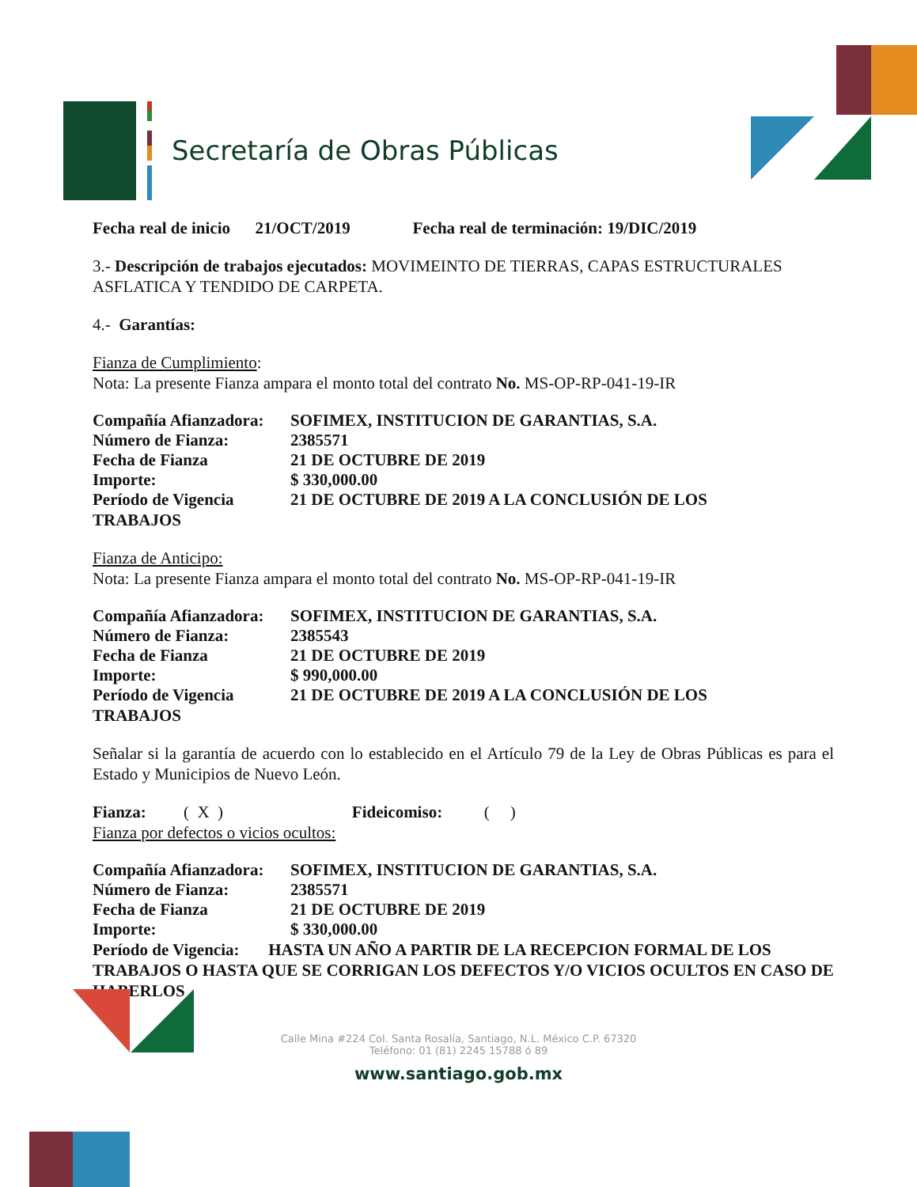Secretaría de Obras Públicas
Fecha real de inicio 21/OCT/2019 Fecha real de terminación: 19/DIC/2019
3.- Descripción de trabajos ejecutados: MOVIMEINTO DE TIERRAS, CAPAS ESTRUCTURALES ASFLATICA Y TENDIDO DE CARPETA.
4.- Garantías:
Fianza de Cumplimiento:
Nota: La presente Fianza ampara el monto total del contrato No. MS-OP-RP-041-19-IR
Compañía Afianzadora: SOFIMEX, INSTITUCION DE GARANTIAS, S.A.
Número de Fianza: 2385571
Fecha de Fianza 21 DE OCTUBRE DE 2019
Importe: $ 330,000.00
Período de Vigencia 21 DE OCTUBRE DE 2019 A LA CONCLUSIÓN DE LOS
TRABAJOS
Fianza de Anticipo:
Nota: La presente Fianza ampara el monto total del contrato No. MS-OP-RP-041-19-IR
Compañía Afianzadora: SOFIMEX, INSTITUCION DE GARANTIAS, S.A.
Número de Fianza: 2385543
Fecha de Fianza 21 DE OCTUBRE DE 2019
Importe: $ 990,000.00
Período de Vigencia 21 DE OCTUBRE DE 2019 A LA CONCLUSIÓN DE LOS
TRABAJOS
Señalar si la garantía de acuerdo con lo establecido en el Artículo 79 de la Ley de Obras Públicas es para el Estado y Municipios de Nuevo León.
Fianza: ( X ) Fideicomiso: ( )
Fianza por defectos o vicios ocultos:
Compañía Afianzadora: SOFIMEX, INSTITUCION DE GARANTIAS, S.A.
Número de Fianza: 2385571
Fecha de Fianza 21 DE OCTUBRE DE 2019
Importe: $ 330,000.00
Período de Vigencia: HASTA UN AÑO A PARTIR DE LA RECEPCION FORMAL DE LOS TRABAJOS O HASTA QUE SE CORRIGAN LOS DEFECTOS Y/O VICIOS OCULTOS EN CASO DE HABERLOS
Calle Mina #224 Col. Santa Rosalía, Santiago, N.L. México C.P. 67320
Teléfono: 01 (81) 2245 15788 ó 89
www.santiago.gob.mx